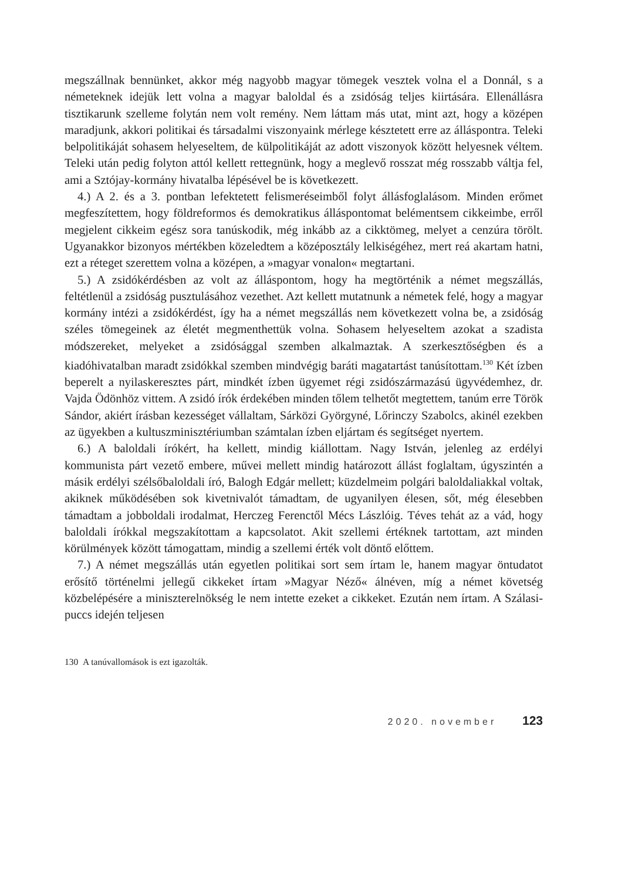megszállnak bennünket, akkor még nagyobb magyar tömegek vesztek volna el a Donnál, s a németeknek idejük lett volna a magyar baloldal és a zsidóság teljes kiirtására. Ellenállásra tisztikarunk szelleme folytán nem volt remény. Nem láttam más utat, mint azt, hogy a középen maradjunk, akkori politikai és társadalmi viszonyaink mérlege késztetett erre az álláspontra. Teleki belpolitikáját sohasem helyeseltem, de külpolitikáját az adott viszonyok között helyesnek véltem. Teleki után pedig folyton attól kellett rettegnünk, hogy a meglevő rosszat még rosszabb váltja fel, ami a Sztójay-kormány hivatalba lépésével be is következett.
4.) A 2. és a 3. pontban lefektetett felismeréseimből folyt állásfoglalásom. Minden erőmet megfeszítettem, hogy földreformos és demokratikus álláspontomat belémentsem cikkeimbe, erről megjelent cikkeim egész sora tanúskodik, még inkább az a cikktömeg, melyet a cenzúra törölt. Ugyanakkor bizonyos mértékben közeledtem a középosztály lelkiségéhez, mert reá akartam hatni, ezt a réteget szerettem volna a középen, a »magyar vonalon« megtartani.
5.) A zsidókérdésben az volt az álláspontom, hogy ha megtörténik a német megszállás, feltétlenül a zsidóság pusztulásához vezethet. Azt kellett mutatnunk a németek felé, hogy a magyar kormány intézi a zsidókérdést, így ha a német megszállás nem következett volna be, a zsidóság széles tömegeinek az életét megmenthettük volna. Sohasem helyeseltem azokat a szadista módszereket, melyeket a zsidósággal szemben alkalmaztak. A szerkesztőségben és a kiadóhivatalban maradt zsidókkal szemben mindvégig baráti magatartást tanúsítottam.<sup>130</sup> Két ízben beperelt a nyilaskeresztes párt, mindkét ízben ügyemet régi zsidószármazású ügyvédemhez, dr. Vajda Ödönhöz vittem. A zsidó írók érdekében minden tőlem telhetőt megtettem, tanúm erre Török Sándor, akiért írásban kezességet vállaltam, Sárközi Györgyné, Lőrinczy Szabolcs, akinél ezekben az ügyekben a kultuszminisztériumban számtalan ízben eljártam és segítséget nyertem.
6.) A baloldali írókért, ha kellett, mindig kiállottam. Nagy István, jelenleg az erdélyi kommunista párt vezető embere, művei mellett mindig határozott állást foglaltam, úgyszintén a másik erdélyi szélsőbaloldali író, Balogh Edgár mellett; küzdelmeim polgári baloldaliakkal voltak, akiknek működésében sok kivetnivalót támadtam, de ugyanilyen élesen, sőt, még élesebben támadtam a jobboldali irodalmat, Herczeg Ferenctől Mécs Lászlóig. Téves tehát az a vád, hogy baloldali írókkal megszakítottam a kapcsolatot. Akit szellemi értéknek tartottam, azt minden körülmények között támogattam, mindig a szellemi érték volt döntő előttem.
7.) A német megszállás után egyetlen politikai sort sem írtam le, hanem magyar öntudatot erősítő történelmi jellegű cikkeket írtam »Magyar Néző« álnéven, míg a német követség közbelépésére a miniszterelnökség le nem intette ezeket a cikkeket. Ezután nem írtam. A Szálasi-puccs idején teljesen
130 A tanúvallomások is ezt igazolták.
2020. november 123